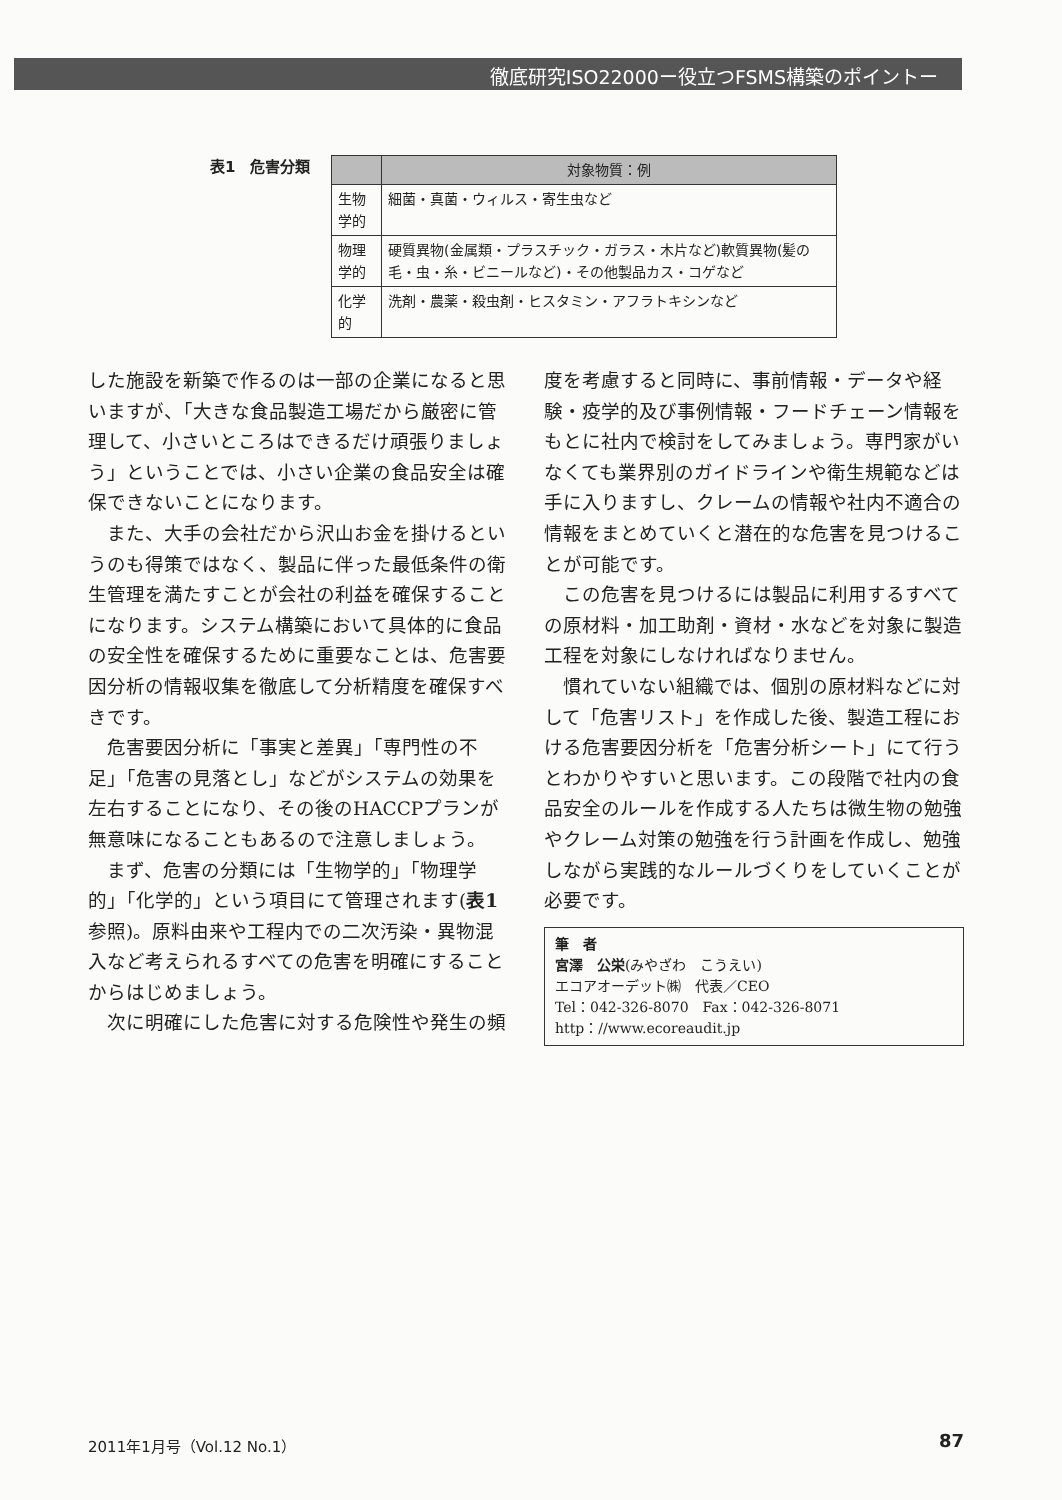徹底研究ISO22000ー役立つFSMS構築のポイントー
表1　危害分類
| | 対象物質：例 |
| --- | --- |
| 生物学的 | 細菌・真菌・ウィルス・寄生虫など |
| 物理学的 | 硬質異物(金属類・プラスチック・ガラス・木片など)軟質異物(髪の毛・虫・糸・ビニールなど)・その他製品カス・コゲなど |
| 化学的 | 洗剤・農薬・殺虫剤・ヒスタミン・アフラトキシンなど |
した施設を新築で作るのは一部の企業になると思いますが、「大きな食品製造工場だから厳密に管理して、小さいところはできるだけ頑張りましょう」ということでは、小さい企業の食品安全は確保できないことになります。
また、大手の会社だから沢山お金を掛けるというのも得策ではなく、製品に伴った最低条件の衛生管理を満たすことが会社の利益を確保することになります。システム構築において具体的に食品の安全性を確保するために重要なことは、危害要因分析の情報収集を徹底して分析精度を確保すべきです。
危害要因分析に「事実と差異」「専門性の不足」「危害の見落とし」などがシステムの効果を左右することになり、その後のHACCPプランが無意味になることもあるので注意しましょう。
まず、危害の分類には「生物学的」「物理学的」「化学的」という項目にて管理されます(表1参照)。原料由来や工程内での二次汚染・異物混入など考えられるすべての危害を明確にすることからはじめましょう。
次に明確にした危害に対する危険性や発生の頻
度を考慮すると同時に、事前情報・データや経験・疫学的及び事例情報・フードチェーン情報をもとに社内で検討をしてみましょう。専門家がいなくても業界別のガイドラインや衛生規範などは手に入りますし、クレームの情報や社内不適合の情報をまとめていくと潜在的な危害を見つけることが可能です。
この危害を見つけるには製品に利用するすべての原材料・加工助剤・資材・水などを対象に製造工程を対象にしなければなりません。
慣れていない組織では、個別の原材料などに対して「危害リスト」を作成した後、製造工程における危害要因分析を「危害分析シート」にて行うとわかりやすいと思います。この段階で社内の食品安全のルールを作成する人たちは微生物の勉強やクレーム対策の勉強を行う計画を作成し、勉強しながら実践的なルールづくりをしていくことが必要です。
筆　者
宮澤　公栄(みやざわ　こうえい)
エコアオーデット㈱　代表／CEO
Tel：042-326-8070　Fax：042-326-8071
http：//www.ecoreaudit.jp
2011年1月号（Vol.12 No.1） 87